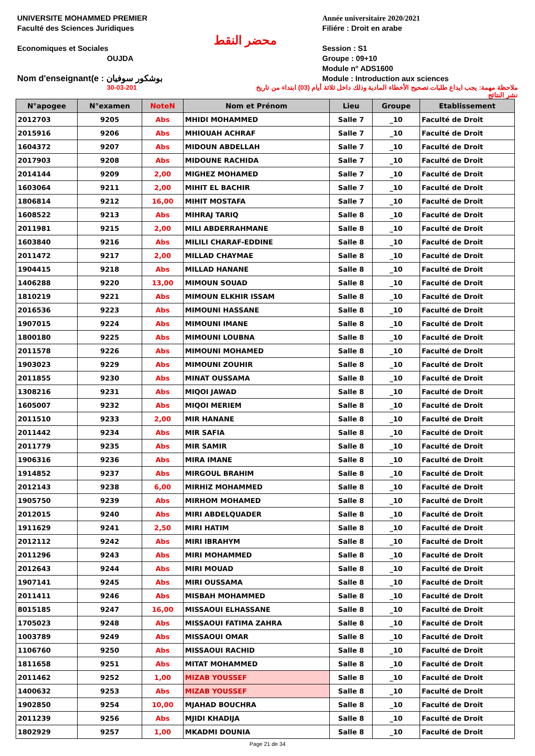UNIVERSITE MOHAMMED PREMIER
Faculté des Sciences Juridiques
Economiques et Sociales
OUJDA
Nom d'enseignant(e : بوشكور سوفيان
محضر النقط
Année universitaire 2020/2021
Filiére : Droit en arabe
Session : S1
Groupe : 09+10
Module n° ADS1600
Module : Introduction aux sciences
30-03-201 ملاحظة مهمة: يجب ايداع طلبات تصحيح الأخطاء المادية وذلك داخل ثلاثة أيام (03) ابتداء من تاريخ نشر النتائج
| N°apogee | N°examen | NoteN | Nom et Prénom | Lieu | Groupe | Etablissement |
| --- | --- | --- | --- | --- | --- | --- |
| 2012703 | 9205 | Abs | MHIDI MOHAMMED | Salle 7 | _10 | Faculté de Droit |
| 2015916 | 9206 | Abs | MHIOUAH ACHRAF | Salle 7 | _10 | Faculté de Droit |
| 1604372 | 9207 | Abs | MIDOUN ABDELLAH | Salle 7 | _10 | Faculté de Droit |
| 2017903 | 9208 | Abs | MIDOUNE RACHIDA | Salle 7 | _10 | Faculté de Droit |
| 2014144 | 9209 | 2,00 | MIGHEZ MOHAMED | Salle 7 | _10 | Faculté de Droit |
| 1603064 | 9211 | 2,00 | MIHIT EL BACHIR | Salle 7 | _10 | Faculté de Droit |
| 1806814 | 9212 | 16,00 | MIHIT MOSTAFA | Salle 7 | _10 | Faculté de Droit |
| 1608522 | 9213 | Abs | MIHRAJ TARIQ | Salle 8 | _10 | Faculté de Droit |
| 2011981 | 9215 | 2,00 | MILI ABDERRAHMANE | Salle 8 | _10 | Faculté de Droit |
| 1603840 | 9216 | Abs | MILILI CHARAF-EDDINE | Salle 8 | _10 | Faculté de Droit |
| 2011472 | 9217 | 2,00 | MILLAD CHAYMAE | Salle 8 | _10 | Faculté de Droit |
| 1904415 | 9218 | Abs | MILLAD HANANE | Salle 8 | _10 | Faculté de Droit |
| 1406288 | 9220 | 13,00 | MIMOUN SOUAD | Salle 8 | _10 | Faculté de Droit |
| 1810219 | 9221 | Abs | MIMOUN ELKHIR ISSAM | Salle 8 | _10 | Faculté de Droit |
| 2016536 | 9223 | Abs | MIMOUNI HASSANE | Salle 8 | _10 | Faculté de Droit |
| 1907015 | 9224 | Abs | MIMOUNI IMANE | Salle 8 | _10 | Faculté de Droit |
| 1800180 | 9225 | Abs | MIMOUNI LOUBNA | Salle 8 | _10 | Faculté de Droit |
| 2011578 | 9226 | Abs | MIMOUNI MOHAMED | Salle 8 | _10 | Faculté de Droit |
| 1903023 | 9229 | Abs | MIMOUNI ZOUHIR | Salle 8 | _10 | Faculté de Droit |
| 2011855 | 9230 | Abs | MINAT OUSSAMA | Salle 8 | _10 | Faculté de Droit |
| 1308216 | 9231 | Abs | MIQOI JAWAD | Salle 8 | _10 | Faculté de Droit |
| 1605007 | 9232 | Abs | MIQOI MERIEM | Salle 8 | _10 | Faculté de Droit |
| 2011510 | 9233 | 2,00 | MIR HANANE | Salle 8 | _10 | Faculté de Droit |
| 2011442 | 9234 | Abs | MIR SAFIA | Salle 8 | _10 | Faculté de Droit |
| 2011779 | 9235 | Abs | MIR SAMIR | Salle 8 | _10 | Faculté de Droit |
| 1906316 | 9236 | Abs | MIRA IMANE | Salle 8 | _10 | Faculté de Droit |
| 1914852 | 9237 | Abs | MIRGOUL BRAHIM | Salle 8 | _10 | Faculté de Droit |
| 2012143 | 9238 | 6,00 | MIRHIZ MOHAMMED | Salle 8 | _10 | Faculté de Droit |
| 1905750 | 9239 | Abs | MIRHOM MOHAMED | Salle 8 | _10 | Faculté de Droit |
| 2012015 | 9240 | Abs | MIRI ABDELQUADER | Salle 8 | _10 | Faculté de Droit |
| 1911629 | 9241 | 2,50 | MIRI HATIM | Salle 8 | _10 | Faculté de Droit |
| 2012112 | 9242 | Abs | MIRI IBRAHYM | Salle 8 | _10 | Faculté de Droit |
| 2011296 | 9243 | Abs | MIRI MOHAMMED | Salle 8 | _10 | Faculté de Droit |
| 2012643 | 9244 | Abs | MIRI MOUAD | Salle 8 | _10 | Faculté de Droit |
| 1907141 | 9245 | Abs | MIRI OUSSAMA | Salle 8 | _10 | Faculté de Droit |
| 2011411 | 9246 | Abs | MISBAH MOHAMMED | Salle 8 | _10 | Faculté de Droit |
| 8015185 | 9247 | 16,00 | MISSAOUI ELHASSANE | Salle 8 | _10 | Faculté de Droit |
| 1705023 | 9248 | Abs | MISSAOUI FATIMA ZAHRA | Salle 8 | _10 | Faculté de Droit |
| 1003789 | 9249 | Abs | MISSAOUI OMAR | Salle 8 | _10 | Faculté de Droit |
| 1106760 | 9250 | Abs | MISSAOUI RACHID | Salle 8 | _10 | Faculté de Droit |
| 1811658 | 9251 | Abs | MITAT MOHAMMED | Salle 8 | _10 | Faculté de Droit |
| 2011462 | 9252 | 1,00 | MIZAB YOUSSEF | Salle 8 | _10 | Faculté de Droit |
| 1400632 | 9253 | Abs | MIZAB YOUSSEF | Salle 8 | _10 | Faculté de Droit |
| 1902850 | 9254 | 10,00 | MJAHAD BOUCHRA | Salle 8 | _10 | Faculté de Droit |
| 2011239 | 9256 | Abs | MJIDI KHADIJA | Salle 8 | _10 | Faculté de Droit |
| 1802929 | 9257 | 1,00 | MKADMI DOUNIA | Salle 8 | _10 | Faculté de Droit |
Page 21 de 34